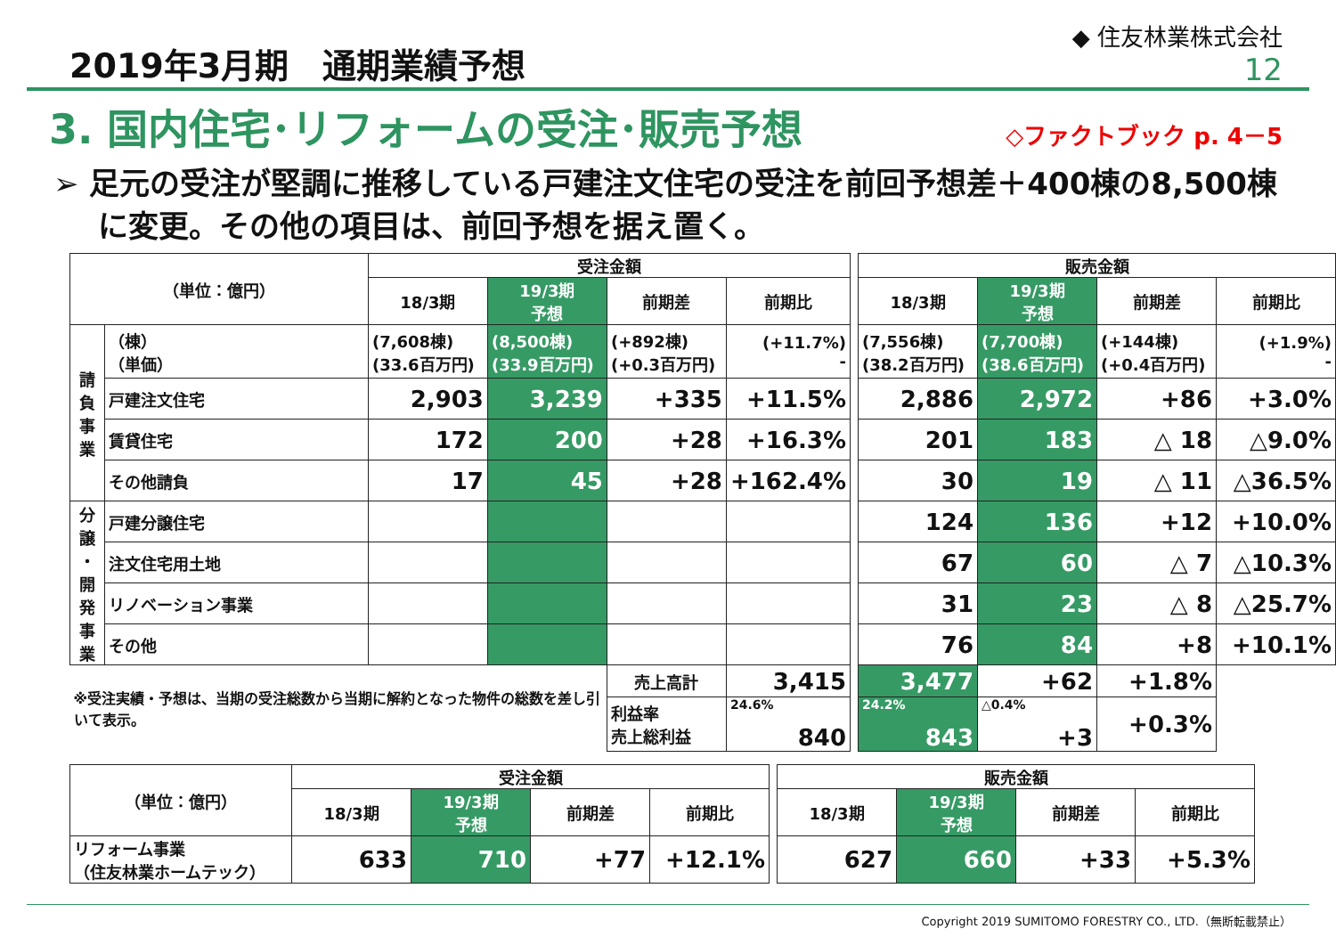2019年3月期　通期業績予想
◆ 住友林業株式会社
12
3. 国内住宅･リフォームの受注･販売予想
◇ファクトブック p. 4－5
➢ 足元の受注が堅調に推移している戸建注文住宅の受注を前回予想差＋400棟の8,500棟に変更。その他の項目は、前回予想を据え置く。
| （単位：億円） | | 受注金額 | | | | | 販売金額 | | | |
| | | 18/3期 | 19/3期 予想 | 前期差 | 前期比 | | 18/3期 | 19/3期 予想 | 前期差 | 前期比 |
| 請 負 事 業 | （棟） （単価） | (7,608棟) (33.6百万円) | (8,500棟) (33.9百万円) | (+892棟) (+0.3百万円) | (+11.7%) - | | (7,556棟) (38.2百万円) | (7,700棟) (38.6百万円) | (+144棟) (+0.4百万円) | (+1.9%) - |
| | 戸建注文住宅 | 2,903 | 3,239 | +335 | +11.5% | | 2,886 | 2,972 | +86 | +3.0% |
| | 賃貸住宅 | 172 | 200 | +28 | +16.3% | | 201 | 183 | △ 18 | △9.0% |
| | その他請負 | 17 | 45 | +28 | +162.4% | | 30 | 19 | △ 11 | △36.5% |
| 分 譲 ・ 開 発 事 業 | 戸建分譲住宅 | | | | | | 124 | 136 | +12 | +10.0% |
| | 注文住宅用土地 | | | | | | 67 | 60 | △ 7 | △10.3% |
| | リノベーション事業 | | | | | | 31 | 23 | △ 8 | △25.7% |
| | その他 | | | | | | 76 | 84 | +8 | +10.1% |
| ※受注実績・予想は、当期の受注総数から当期に解約となった物件の総数を差し引いて表示。 | | | | 売上高計 | 3,415 | | 3,477 | +62 | +1.8% | |
| | | | | 利益率 売上総利益 | 24.6% 840 | | 24.2% 843 | △0.4% +3 | +0.3% | |
| （単位：億円） | 受注金額 | | | | | 販売金額 | | | |
| | 18/3期 | 19/3期 予想 | 前期差 | 前期比 | | 18/3期 | 19/3期 予想 | 前期差 | 前期比 |
| リフォーム事業 （住友林業ホームテック） | 633 | 710 | +77 | +12.1% | | 627 | 660 | +33 | +5.3% |
Copyright 2019 SUMITOMO FORESTRY CO., LTD.（無断転載禁止）